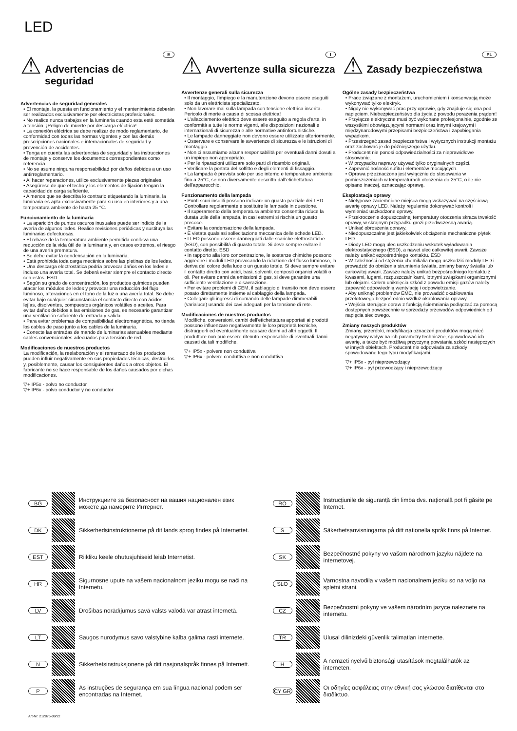LED
⚠ E
Advertencias de seguridad
Advertencias de seguridad generales
• El montaje, la puesta en funcionamiento y el mantenimiento deberán ser realizados exclusivamente por electricistas profesionales.
• No realice nunca trabajos en la luminaria cuando esta esté sometida a tensión. ¡Peligro de muerte por descarga eléctrica!
• La conexión eléctrica se debe realizar de modo reglamentario, de conformidad con todas las normas vigentes y con las demás prescripciones nacionales e internacionales de seguridad y prevención de accidentes.
• Tenga en cuenta las advertencias de seguridad y las instrucciones de montaje y conserve los documentos correspondientes como referencia.
• No se asume ninguna responsabilidad por daños debidos a un uso antirreglamentario.
• Al hacer reparaciones, utilice exclusivamente piezas originales.
• Asegúrese de que el techo y los elementos de fijación tengan la capacidad de carga suficiente.
• A menos que se describa lo contrario etiquetando la luminaria, la luminaria es apta exclusivamente para su uso en interiores y a una temperatura ambiente de hasta 25 °C.
Funcionamiento de la luminaria
• La aparición de puntos oscuros inusuales puede ser indicio de la avería de algunos ledes. Realice revisiones periódicas y sustituya las luminarias defectuosas.
• El rebase de la temperatura ambiente permitida conlleva una reducción de la vida útil de la luminaria y, en casos extremos, el riesgo de una avería prematura.
• Se debe evitar la condensación en la luminaria.
• Está prohibida toda carga mecánica sobre las pletinas de los ledes.
• Una descarga electrostática podría provocar daños en los ledes e incluso una avería total. Se deberá evitar siempre el contacto directo con estos. ESD
• Según su grado de concentración, los productos químicos pueden atacar los módulos de ledes y provocar una reducción del flujo luminoso, alteraciones en el tono de la luz o una avería total. Se debe evitar bajo cualquier circunstancia el contacto directo con ácidos, lejías, disolventes, compuestos orgánicos volátiles o aceites. Para evitar daños debidos a las emisiones de gas, es necesario garantizar una ventilación suficiente de entrada y salida.
• Para evitar problemas de compatibilidad electromagnética, no tienda los cables de paso junto a los cables de la luminaria.
• Conecte las entradas de mando de luminarias atenuables mediante cables convencionales adecuados para tensión de red.
Modificaciones de nuestros productos
La modificación, la reelaboración y el remarcado de los productos pueden influir negativamente en sus propiedades técnicas, destruirlos y, posiblemente, causar los consiguientes daños a otros objetos. El fabricante no se hace responsable de los daños causados por dichas modificaciones.
▽+ IP5x - polvo no conductor
▽+ IP6x - polvo conductor y no conductor
⚠ I
Avvertenze sulla sicurezza
Avvertenze generali sulla sicurezza
• Il montaggio, l'impiego e la manutenzione devono essere eseguiti solo da un elettricista specializzato.
• Non lavorare mai sulla lampada con tensione elettrica inserita. Pericolo di morte a causa di scossa elettrica!
• L'allacciamento elettrico deve essere eseguito a regola d'arte, in conformità a tutte le norme vigenti, alle disposizioni nazionali e internazionali di sicurezza e alle normative antinfortunistiche.
• Le lampade danneggiate non devono essere utilizzate ulteriormente.
• Osservare e conservare le avvertenze di sicurezza e le istruzioni di montaggio.
• Non ci assumiamo alcuna responsabilità per eventuali danni dovuti a un impiego non appropriato.
• Per le riparazioni utilizzare solo parti di ricambio originali.
• Verificare la portata del soffitto e degli elementi di fissaggio.
• La lampada è prevista solo per uso interno e temperature ambiente fino a 25°C, se non diversamente descritto dall'etichettatura dell'apparecchio.
Funzionamento della lampada
• Punti scuri insoliti possono indicare un guasto parziale dei LED. Controllare regolarmente e sostituire le lampade in questione.
• Il superamento della temperatura ambiente consentita riduce la durata utile della lampada, in casi estremi si rischia un guasto precoce.
• Evitare la condensazione della lampada.
• È vietata qualsiasi sollecitazione meccanica delle schede LED.
• I LED possono essere danneggiati dalle scariche elettrostatiche (ESD), con possibilità di guasto totale. Si deve sempre evitare il contatto diretto. ESD
• In rapporto alla loro concentrazione, le sostanze chimiche possono aggredire i moduli LED provocando la riduzione del flusso luminoso, la deriva del colore della luce o un guasto totale. Si deve sempre evitare il contatto diretto con acidi, basi, solventi, composti organici volatili o oli. Per evitare danni da emissioni di gas, si deve garantire una sufficiente ventilazione e disaerazione.
• Per evitare problemi di CEM, il cablaggio di transito non deve essere posato direttamente insieme al cablaggio della lampada.
• Collegare gli ingressi di comando delle lampade dimmerabili (varialuce) usando dei cavi adeguati per la tensione di rete.
Modificaciones de nuestros productos
Modifiche, conversioni, cambi dell'etichettatura apportati ai prodotti possono influenzare negativamente le loro proprietà tecniche, distruggerli ed eventualmente causare danni ad altri oggetti. Il produttore non può essere ritenuto responsabile di eventuali danni causati da tali modifiche.
▽+ IP5x - polvere non conduttiva
▽+ IP6x - polvere conduttiva e non conduttiva
⚠ PL
Zasady bezpieczeństwa
Ogólne zasady bezpieczeństwa
• Prace związane z montażem, uruchomieniem i konserwacją może wykonywać tylko elektryk.
• Nigdy nie wykonywać prac przy oprawie, gdy znajduje się ona pod napięciem. Niebezpieczeństwo dla życia z powodu porażenia prądem!
• Przyłącze elektryczne musi być wykonane profesjonalnie, zgodnie ze wszystkimi obowiązującymi normami oraz innymi krajowymi i międzynarodowymi przepisami bezpieczeństwa i zapobiegania wypadkom.
• Przestrzegać zasad bezpieczeństwa i wytycznych instrukcji montażu oraz zachować je do późniejszego użytku.
• Producent nie ponosi odpowiedzialności za nieprawidłowe stosowanie.
• W przypadku naprawy używać tylko oryginalnych części.
• Zapewnić nośność sufitu i elementów mocujących.
• Oprawa przeznaczona jest wyłącznie do stosowania w pomieszczeniach w temperaturach otoczenia do 25°C, o ile nie opisano inaczej, oznaczając oprawę.
Eksploatacja oprawy
• Nietypowe zaciemnione miejsca mogą wskazywać na częściową awarię oprawy LED. Należy regularnie dokonywać kontroli i wymieniać uszkodzone oprawy,
• Przekroczenie dopuszczalnej temperatury otoczenia skraca trwałość oprawy, w skrajnym przypadku grozi przedwczesną awarią.
• Unikać obroszenia oprawy.
• Niedopuszczalne jest jakiekolwiek obciążenie mechaniczne płytek LED.
• Diody LED mogą ulec uszkodzeniu wskutek wyładowania elektrostatycznego (ESD), a nawet ulec całkowitej awarii. Zawsze należy unikać ezpośredniego kontaktu. ESD
• W zależności od stężenia chemikalia mogą uszkodzić moduły LED i prowadzić do obniżenia strumienia światła, zmiany barwy światła lub całkowitej awarii. Zawsze należy unikać bezpośredniego kontaktu z kwasami, ługami, rozpuszczalnikami, lotnymi związkami organicznymi lub olejami. Celem uniknięcia szkód z powodu emisji gazów należy zapewnić odpowiednią wentylację i odpowietrzanie.
• Aby uniknąć problemów EMC, nie prowadzić okablowania przelotowego bezpośrednio wzdłuż okablowania oprawy.
• Wejścia sterujące opraw z funkcją ściemniania podłączać za pomocą dostępnych powszechnie w sprzedaży przewodów odpowiednich od napięcia sieciowego.
Zmiany naszych produktów
Zmiany, przeróbki, modyfikacja oznaczeń produktów mogą mieć negatywny wpływ na ich parametry techniczne, spowodować ich awarię, a także być możliwą przyczyną powstania szkód następczych w innych obiektach. Producent nie odpowiada za szkody spowodowane tego typu modyfikacjami.
▽+ IP5x - pył nieprzewodzący
▽+ IP6x - pył przewodzący i nieprzewodzący
BG
Инструкциите за безопасност на вашия национален език можете да намерите Интернет.
DK
Sikkerhedsinstruktionerne på dit lands sprog findes på Internettet.
EST
Riikliku keele ohutusjuhiseid leiab Internetist.
HR
Sigurnosne upute na vašem nacionalnom jeziku mogu se naći na Internetu.
LV
Drošības norādījumus savā valsts valodā var atrast internetā.
LT
Saugos nurodymus savo valstybine kalba galima rasti internete.
N
Sikkerhetsinstruksjonene på ditt nasjonalspråk finnes på Internett.
P
As instruções de segurança em sua língua nacional podem ser encontradas na Internet.
RO
Instrucțiunile de siguranță din limba dvs. națională pot fi găsite pe Internet.
S
Säkerhetsanvisningarna på ditt nationella språk finns på Internet.
SK
Bezpečnostné pokyny vo vašom národnom jazyku nájdete na internetovej.
SLO
Varnostna navodila v vašem nacionalnem jeziku so na voljo na spletni strani.
CZ
Bezpečnostní pokyny ve vašem národním jazyce naleznete na internetu.
TR
Ulusal dilinizdeki güvenlik talimatları internette.
H
A nemzeti nyelvű biztonsági utasítások megtalálhatók az interneten.
CY GR
Οι οδηγίες ασφάλειας στην εθνική σας γλώσσα διατίθενται στο διαδίκτυο.
Art-Nr: 212875-09/22